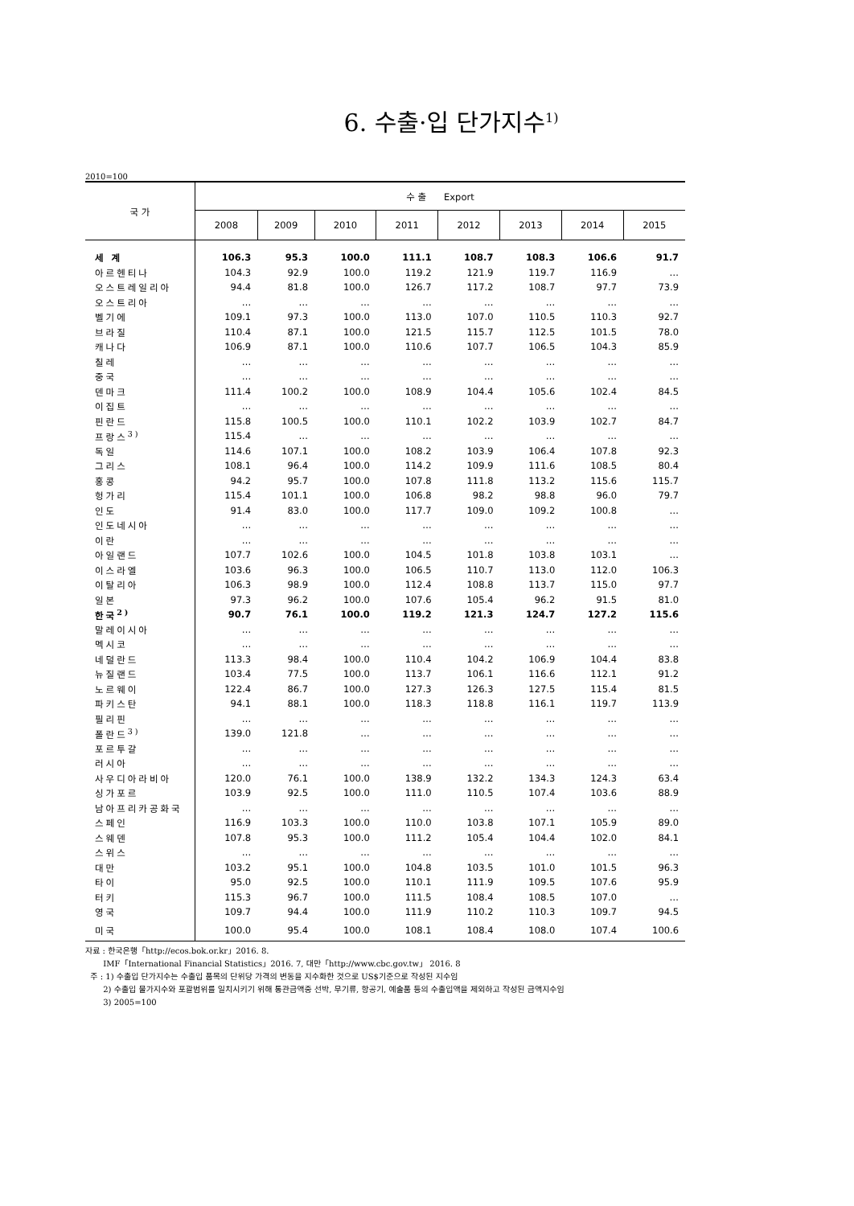6. 수출·입 단가지수<sup>1)</sup>
2010=100
| 국 가 | 수 출 Export | | | | | | | |
| --- | --- | --- | --- | --- | --- | --- | --- | --- |
| | 2008 | 2009 | 2010 | 2011 | 2012 | 2013 | 2014 | 2015 |
| 세 계 | 106.3 | 95.3 | 100.0 | 111.1 | 108.7 | 108.3 | 106.6 | 91.7 |
| 아르헨티나 | 104.3 | 92.9 | 100.0 | 119.2 | 121.9 | 119.7 | 116.9 | … |
| 오스트레일리아 | 94.4 | 81.8 | 100.0 | 126.7 | 117.2 | 108.7 | 97.7 | 73.9 |
| 오스트리아 | … | … | … | … | … | … | … | … |
| 벨기에 | 109.1 | 97.3 | 100.0 | 113.0 | 107.0 | 110.5 | 110.3 | 92.7 |
| 브라질 | 110.4 | 87.1 | 100.0 | 121.5 | 115.7 | 112.5 | 101.5 | 78.0 |
| 캐나다 | 106.9 | 87.1 | 100.0 | 110.6 | 107.7 | 106.5 | 104.3 | 85.9 |
| 칠레 | … | … | … | … | … | … | … | … |
| 중국 | … | … | … | … | … | … | … | … |
| 덴마크 | 111.4 | 100.2 | 100.0 | 108.9 | 104.4 | 105.6 | 102.4 | 84.5 |
| 이집트 | … | … | … | … | … | … | … | … |
| 핀란드 | 115.8 | 100.5 | 100.0 | 110.1 | 102.2 | 103.9 | 102.7 | 84.7 |
| 프랑스<sup>3)</sup> | 115.4 | … | … | … | … | … | … | … |
| 독일 | 114.6 | 107.1 | 100.0 | 108.2 | 103.9 | 106.4 | 107.8 | 92.3 |
| 그리스 | 108.1 | 96.4 | 100.0 | 114.2 | 109.9 | 111.6 | 108.5 | 80.4 |
| 홍콩 | 94.2 | 95.7 | 100.0 | 107.8 | 111.8 | 113.2 | 115.6 | 115.7 |
| 헝가리 | 115.4 | 101.1 | 100.0 | 106.8 | 98.2 | 98.8 | 96.0 | 79.7 |
| 인도 | 91.4 | 83.0 | 100.0 | 117.7 | 109.0 | 109.2 | 100.8 | … |
| 인도네시아 | … | … | … | … | … | … | … | … |
| 이란 | … | … | … | … | … | … | … | … |
| 아일랜드 | 107.7 | 102.6 | 100.0 | 104.5 | 101.8 | 103.8 | 103.1 | … |
| 이스라엘 | 103.6 | 96.3 | 100.0 | 106.5 | 110.7 | 113.0 | 112.0 | 106.3 |
| 이탈리아 | 106.3 | 98.9 | 100.0 | 112.4 | 108.8 | 113.7 | 115.0 | 97.7 |
| 일본 | 97.3 | 96.2 | 100.0 | 107.6 | 105.4 | 96.2 | 91.5 | 81.0 |
| 한국<sup>2)</sup> | 90.7 | 76.1 | 100.0 | 119.2 | 121.3 | 124.7 | 127.2 | 115.6 |
| 말레이시아 | … | … | … | … | … | … | … | … |
| 멕시코 | … | … | … | … | … | … | … | … |
| 네덜란드 | 113.3 | 98.4 | 100.0 | 110.4 | 104.2 | 106.9 | 104.4 | 83.8 |
| 뉴질랜드 | 103.4 | 77.5 | 100.0 | 113.7 | 106.1 | 116.6 | 112.1 | 91.2 |
| 노르웨이 | 122.4 | 86.7 | 100.0 | 127.3 | 126.3 | 127.5 | 115.4 | 81.5 |
| 파키스탄 | 94.1 | 88.1 | 100.0 | 118.3 | 118.8 | 116.1 | 119.7 | 113.9 |
| 필리핀 | … | … | … | … | … | … | … | … |
| 폴란드<sup>3)</sup> | 139.0 | 121.8 | … | … | … | … | … | … |
| 포르투갈 | … | … | … | … | … | … | … | … |
| 러시아 | … | … | … | … | … | … | … | … |
| 사우디아라비아 | 120.0 | 76.1 | 100.0 | 138.9 | 132.2 | 134.3 | 124.3 | 63.4 |
| 싱가포르 | 103.9 | 92.5 | 100.0 | 111.0 | 110.5 | 107.4 | 103.6 | 88.9 |
| 남아프리카공화국 | … | … | … | … | … | … | … | … |
| 스페인 | 116.9 | 103.3 | 100.0 | 110.0 | 103.8 | 107.1 | 105.9 | 89.0 |
| 스웨덴 | 107.8 | 95.3 | 100.0 | 111.2 | 105.4 | 104.4 | 102.0 | 84.1 |
| 스위스 | … | … | … | … | … | … | … | … |
| 대만 | 103.2 | 95.1 | 100.0 | 104.8 | 103.5 | 101.0 | 101.5 | 96.3 |
| 타이 | 95.0 | 92.5 | 100.0 | 110.1 | 111.9 | 109.5 | 107.6 | 95.9 |
| 터키 | 115.3 | 96.7 | 100.0 | 111.5 | 108.4 | 108.5 | 107.0 | … |
| 영국 | 109.7 | 94.4 | 100.0 | 111.9 | 110.2 | 110.3 | 109.7 | 94.5 |
| 미국 | 100.0 | 95.4 | 100.0 | 108.1 | 108.4 | 108.0 | 107.4 | 100.6 |
자료 : 한국은행「http://ecos.bok.or.kr」2016. 8.
IMF「International Financial Statistics」2016. 7, 대만「http://www.cbc.gov.tw」 2016. 8
주 : 1) 수출입 단가지수는 수출입 품목의 단위당 가격의 변동을 지수화한 것으로 US$기준으로 작성된 지수임
2) 수출입 물가지수와 포괄범위를 일치시키기 위해 통관금액중 선박, 무기류, 항공기, 예술품 등의 수출입액을 제외하고 작성된 금액지수임
3) 2005=100